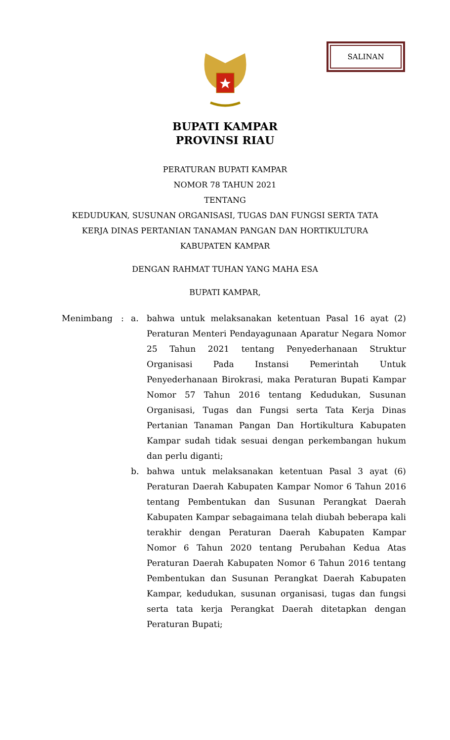SALINAN
BUPATI KAMPAR
PROVINSI RIAU
PERATURAN BUPATI KAMPAR
NOMOR 78 TAHUN 2021
TENTANG
KEDUDUKAN, SUSUNAN ORGANISASI, TUGAS DAN FUNGSI SERTA TATA
KERJA DINAS PERTANIAN TANAMAN PANGAN DAN HORTIKULTURA
KABUPATEN KAMPAR
DENGAN RAHMAT TUHAN YANG MAHA ESA
BUPATI KAMPAR,
Menimbang : a. bahwa untuk melaksanakan ketentuan Pasal 16 ayat (2) Peraturan Menteri Pendayagunaan Aparatur Negara Nomor 25 Tahun 2021 tentang Penyederhanaan Struktur Organisasi Pada Instansi Pemerintah Untuk Penyederhanaan Birokrasi, maka Peraturan Bupati Kampar Nomor 57 Tahun 2016 tentang Kedudukan, Susunan Organisasi, Tugas dan Fungsi serta Tata Kerja Dinas Pertanian Tanaman Pangan Dan Hortikultura Kabupaten Kampar sudah tidak sesuai dengan perkembangan hukum dan perlu diganti;
b. bahwa untuk melaksanakan ketentuan Pasal 3 ayat (6) Peraturan Daerah Kabupaten Kampar Nomor 6 Tahun 2016 tentang Pembentukan dan Susunan Perangkat Daerah Kabupaten Kampar sebagaimana telah diubah beberapa kali terakhir dengan Peraturan Daerah Kabupaten Kampar Nomor 6 Tahun 2020 tentang Perubahan Kedua Atas Peraturan Daerah Kabupaten Nomor 6 Tahun 2016 tentang Pembentukan dan Susunan Perangkat Daerah Kabupaten Kampar, kedudukan, susunan organisasi, tugas dan fungsi serta tata kerja Perangkat Daerah ditetapkan dengan Peraturan Bupati;